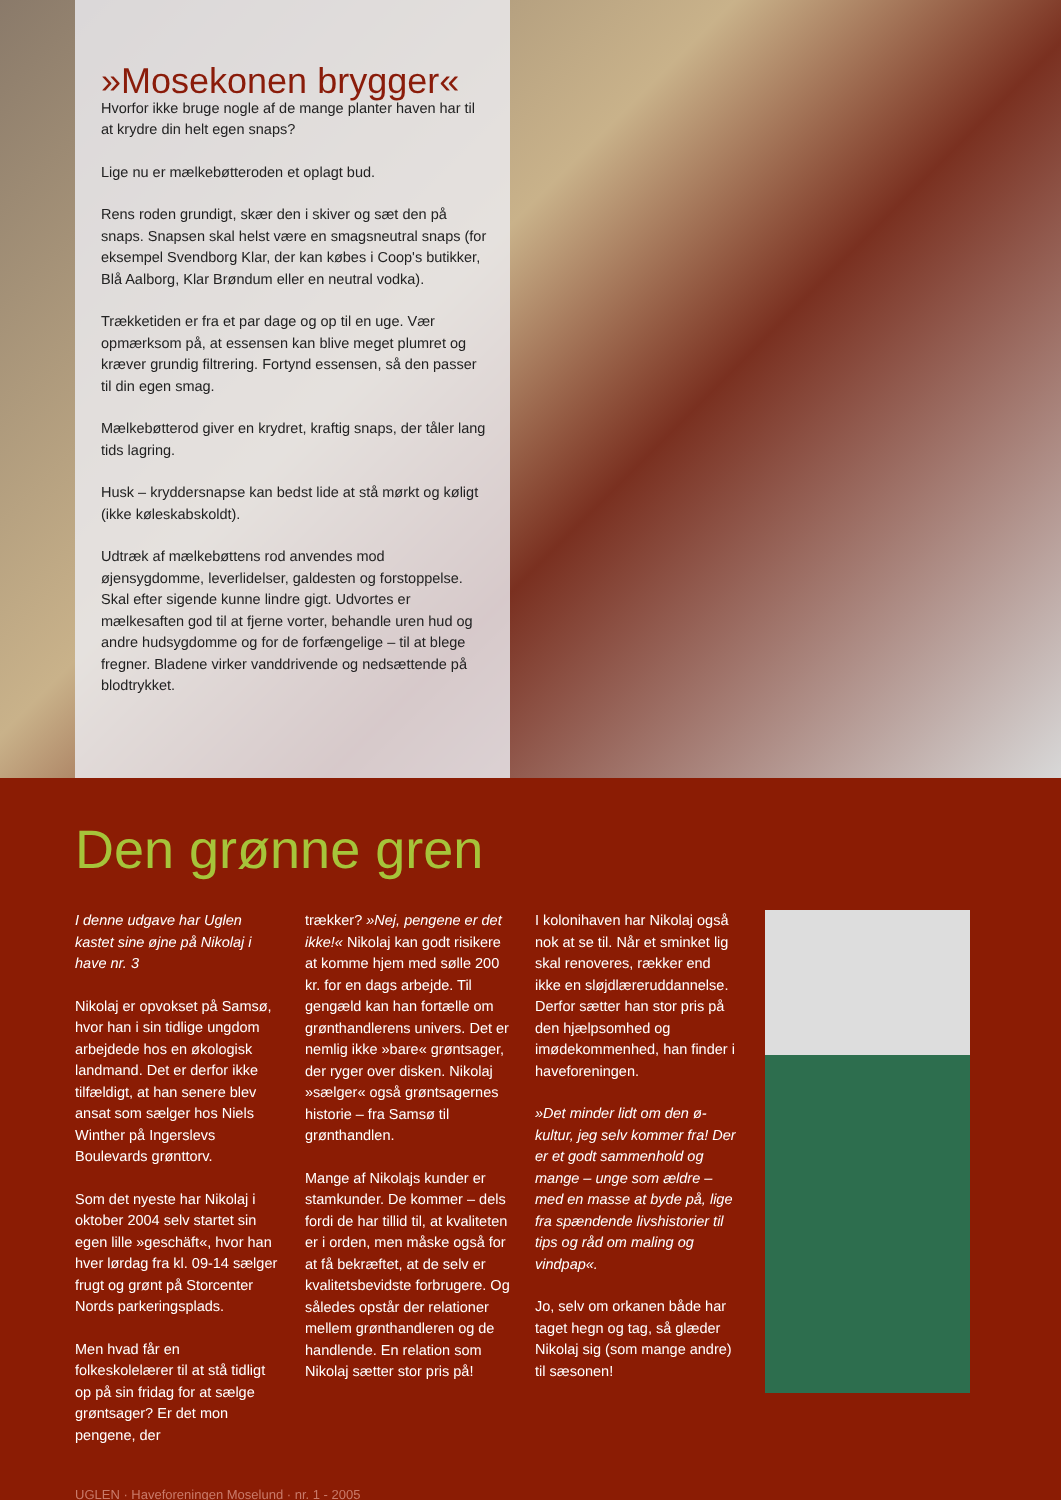»Mosekonen brygger«
Hvorfor ikke bruge nogle af de mange planter haven har til at krydre din helt egen snaps?
Lige nu er mælkebøtteroden et oplagt bud.
Rens roden grundigt, skær den i skiver og sæt den på snaps. Snapsen skal helst være en smagsneutral snaps (for eksempel Svendborg Klar, der kan købes i Coop's butikker, Blå Aalborg, Klar Brøndum eller en neutral vodka).
Trækketiden er fra et par dage og op til en uge. Vær opmærksom på, at essensen kan blive meget plumret og kræver grundig filtrering. Fortynd essensen, så den passer til din egen smag.
Mælkebøtterod giver en krydret, kraftig snaps, der tåler lang tids lagring.
Husk – kryddersnapse kan bedst lide at stå mørkt og køligt (ikke køleskabskoldt).
Udtræk af mælkebøttens rod anvendes mod øjensygdomme, leverlidelser, galdesten og forstoppelse. Skal efter sigende kunne lindre gigt. Udvortes er mælkesaften god til at fjerne vorter, behandle uren hud og andre hudsygdomme og for de forfængelige – til at blege fregner. Bladene virker vanddrivende og nedsættende på blodtrykket.
Den grønne gren
I denne udgave har Uglen kastet sine øjne på Nikolaj i have nr. 3
Nikolaj er opvokset på Samsø, hvor han i sin tidlige ungdom arbejdede hos en økologisk landmand. Det er derfor ikke tilfældigt, at han senere blev ansat som sælger hos Niels Winther på Ingerslevs Boulevards grønttorv.
Som det nyeste har Nikolaj i oktober 2004 selv startet sin egen lille »geschäft«, hvor han hver lørdag fra kl. 09-14 sælger frugt og grønt på Storcenter Nords parkeringsplads.
Men hvad får en folkeskolelærer til at stå tidligt op på sin fridag for at sælge grøntsager? Er det mon pengene, der
trækker? »Nej, pengene er det ikke!« Nikolaj kan godt risikere at komme hjem med sølle 200 kr. for en dags arbejde. Til gengæld kan han fortælle om grønthandlerens univers. Det er nemlig ikke »bare« grøntsager, der ryger over disken. Nikolaj »sælger« også grøntsagernes historie – fra Samsø til grønthandlen.
Mange af Nikolajs kunder er stamkunder. De kommer – dels fordi de har tillid til, at kvaliteten er i orden, men måske også for at få bekræftet, at de selv er kvalitetsbevidste forbrugere. Og således opstår der relationer mellem grønthandleren og de handlende. En relation som Nikolaj sætter stor pris på!
I kolonihaven har Nikolaj også nok at se til. Når et sminket lig skal renoveres, rækker end ikke en sløjdlæreruddannelse. Derfor sætter han stor pris på den hjælpsomhed og imødekommenhed, han finder i haveforeningen.
»Det minder lidt om den ø-kultur, jeg selv kommer fra! Der er et godt sammenhold og mange – unge som ældre – med en masse at byde på, lige fra spændende livshistorier til tips og råd om maling og vindpap«.
Jo, selv om orkanen både har taget hegn og tag, så glæder Nikolaj sig (som mange andre) til sæsonen!
UGLEN · Haveforeningen Moselund · nr. 1 - 2005